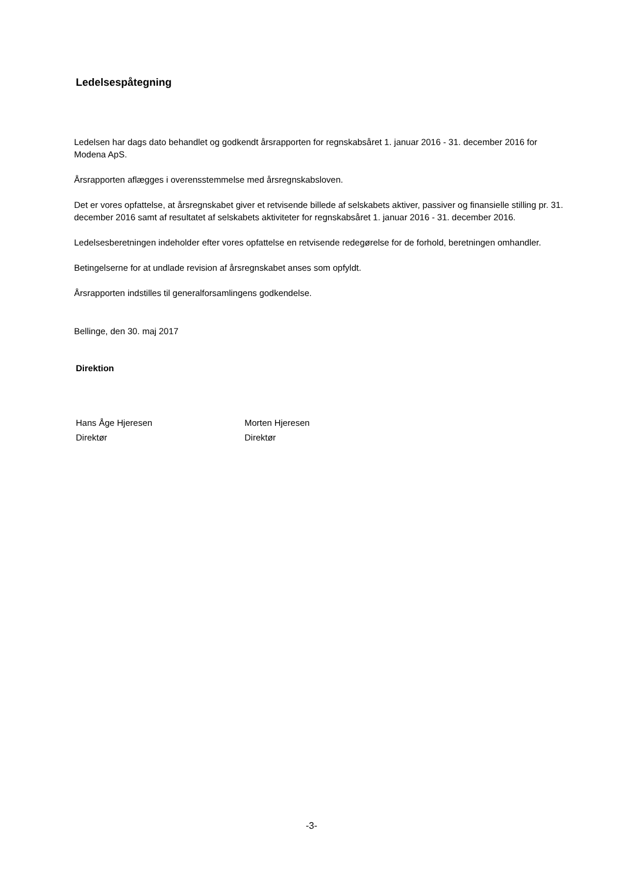Ledelsespåtegning
Ledelsen har dags dato behandlet og godkendt årsrapporten for regnskabsåret 1. januar 2016 - 31. december 2016 for Modena ApS.
Årsrapporten aflægges i overensstemmelse med årsregnskabsloven.
Det er vores opfattelse, at årsregnskabet giver et retvisende billede af selskabets aktiver, passiver og finansielle stilling pr. 31. december 2016 samt af resultatet af selskabets aktiviteter for regnskabsåret 1. januar 2016 - 31. december 2016.
Ledelsesberetningen indeholder efter vores opfattelse en retvisende redegørelse for de forhold, beretningen omhandler.
Betingelserne for at undlade revision af årsregnskabet anses som opfyldt.
Årsrapporten indstilles til generalforsamlingens godkendelse.
Bellinge, den 30. maj 2017
Direktion
Hans Åge Hjeresen
Direktør
Morten Hjeresen
Direktør
-3-